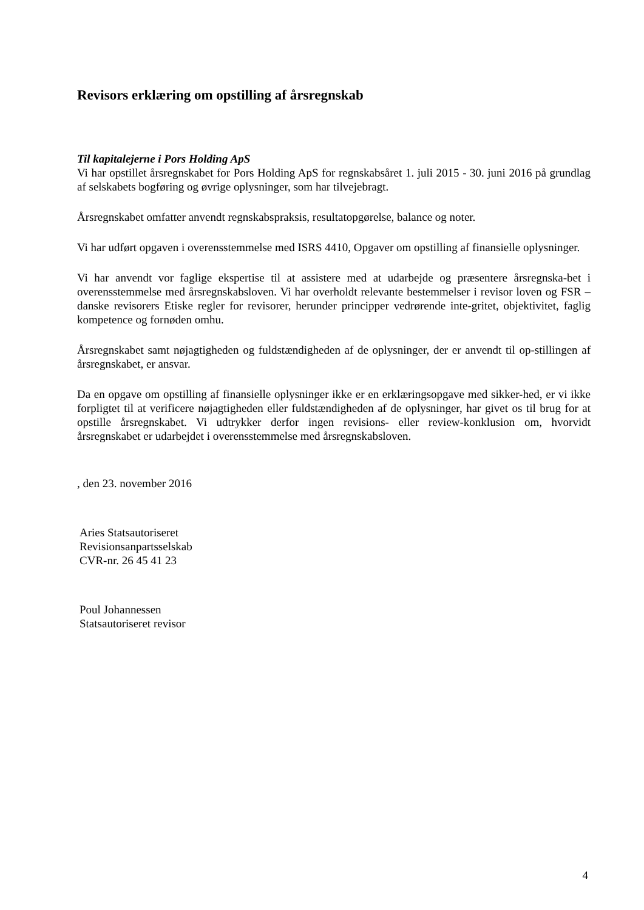Revisors erklæring om opstilling af årsregnskab
Til kapitalejerne i Pors Holding ApS
Vi har opstillet årsregnskabet for Pors Holding ApS for regnskabsåret 1. juli 2015 - 30. juni 2016 på grundlag af selskabets bogføring og øvrige oplysninger, som har tilvejebragt.
Årsregnskabet omfatter anvendt regnskabspraksis, resultatopgørelse, balance og noter.
Vi har udført opgaven i overensstemmelse med ISRS 4410, Opgaver om opstilling af finansielle oplysninger.
Vi har anvendt vor faglige ekspertise til at assistere med at udarbejde og præsentere årsregnska-bet i overensstemmelse med årsregnskabsloven. Vi har overholdt relevante bestemmelser i revisor loven og FSR – danske revisorers Etiske regler for revisorer, herunder principper vedrørende inte-gritet, objektivitet, faglig kompetence og fornøden omhu.
Årsregnskabet samt nøjagtigheden og fuldstændigheden af de oplysninger, der er anvendt til op-stillingen af årsregnskabet, er ansvar.
Da en opgave om opstilling af finansielle oplysninger ikke er en erklæringsopgave med sikker-hed, er vi ikke forpligtet til at verificere nøjagtigheden eller fuldstændigheden af de oplysninger, har givet os til brug for at opstille årsregnskabet. Vi udtrykker derfor ingen revisions- eller review-konklusion om, hvorvidt årsregnskabet er udarbejdet i overensstemmelse med årsregnskabsloven.
, den 23. november 2016
Aries Statsautoriseret
Revisionsanpartsselskab
CVR-nr. 26 45 41 23
Poul Johannessen
Statsautoriseret revisor
4